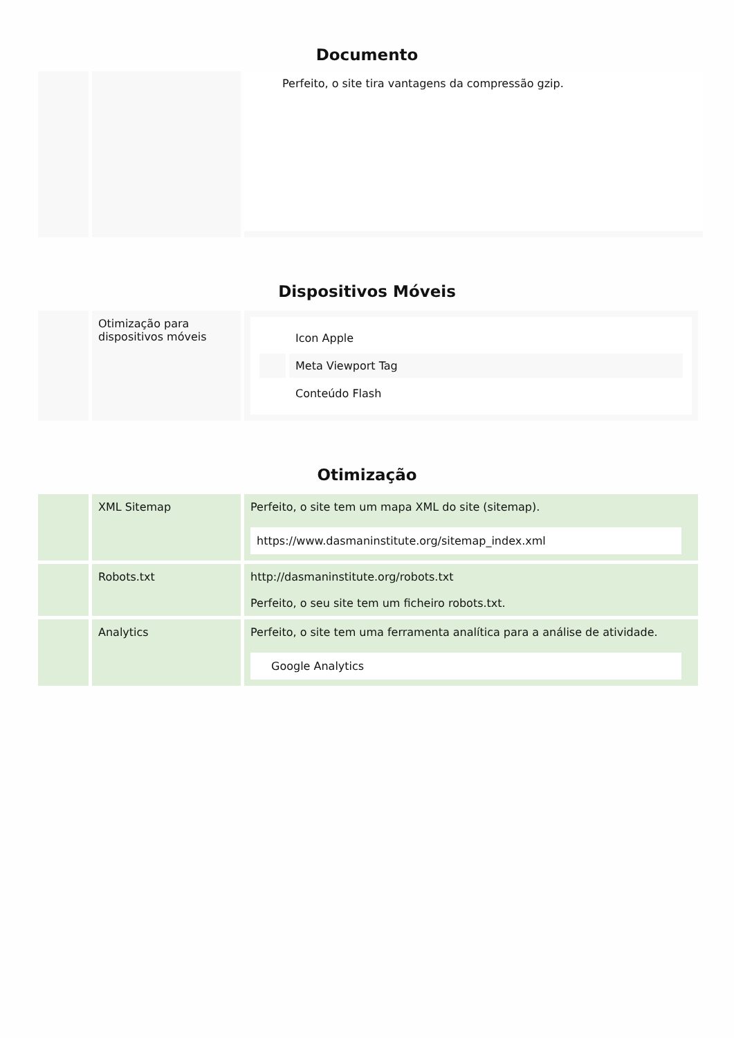Documento
| | | Perfeito, o site tira vantagens da compressão gzip. |
Dispositivos Móveis
| | Otimização para dispositivos móveis | / / Icon Apple / / / Meta Viewport Tag / / / Conteúdo Flash / |
Otimização
| | XML Sitemap | Perfeito, o site tem um mapa XML do site (sitemap). https://www.dasmaninstitute.org/sitemap_index.xml |
| | Robots.txt | http://dasmaninstitute.org/robots.txt Perfeito, o seu site tem um ficheiro robots.txt. |
| | Analytics | Perfeito, o site tem uma ferramenta analítica para a análise de atividade. Google Analytics |